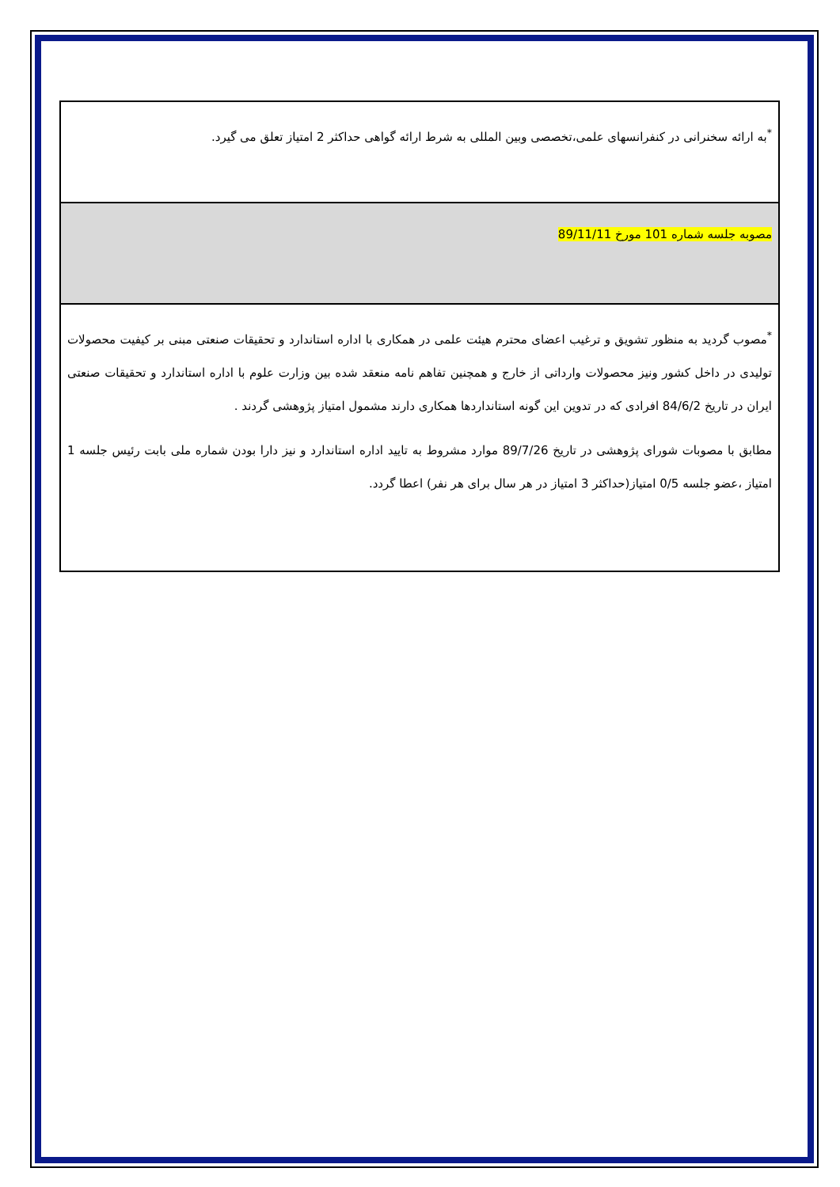| <sup>*</sup> به ارائه سخنرانی در کنفرانسهای علمی،تخصصی وبین المللی به شرط ارائه گواهی حداکثر 2 امتیاز تعلق می گیرد. |
| مصوبه جلسه شماره 101 مورخ 89/11/11 |
| <sup>*</sup> مصوب گردید به منظور تشویق و ترغیب اعضای محترم هیئت علمی در همکاری با اداره استاندارد و تحقیقات صنعتی مبنی بر کیفیت محصولات تولیدی در داخل کشور ونیز محصولات وارداتی از خارج و همچنین تفاهم نامه منعقد شده بین وزارت علوم با اداره استاندارد و تحقیقات صنعتی ایران در تاریخ 84/6/2 افرادی که در تدوین این گونه استانداردها همکاری دارند مشمول امتیاز پژوهشی گردند . مطابق با مصوبات شورای پژوهشی در تاریخ 89/7/26 موارد مشروط به تایید اداره استاندارد و نیز دارا بودن شماره ملی بابت رئیس جلسه 1 امتیاز ،عضو جلسه 0/5 امتیاز(حداکثر 3 امتیاز در هر سال برای هر نفر) اعطا گردد. |